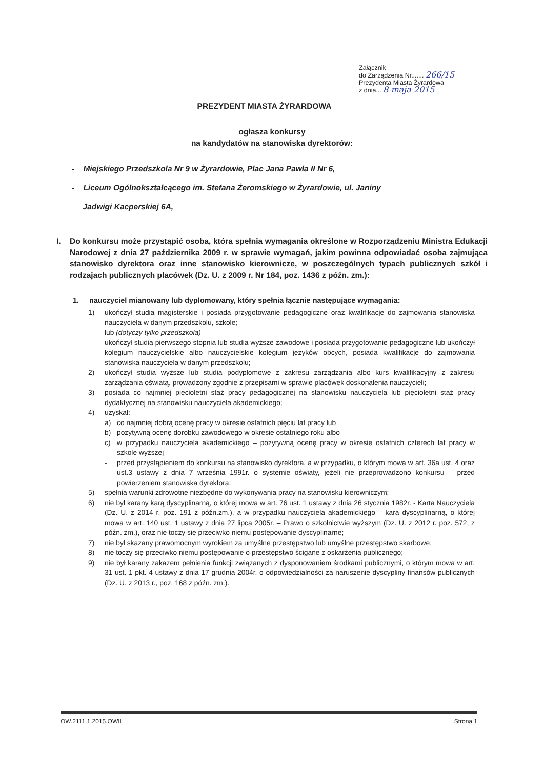Załącznik
do Zarządzenia Nr....... 266/15
Prezydenta Miasta Żyrardowa
z dnia....8 maja 2015
PREZYDENT MIASTA ŻYRARDOWA
ogłasza konkursy
na kandydatów na stanowiska dyrektorów:
- Miejskiego Przedszkola Nr 9 w Żyrardowie, Plac Jana Pawła II Nr 6,
- Liceum Ogólnokształcącego im. Stefana Żeromskiego w Żyrardowie, ul. Janiny
Jadwigi Kacperskiej 6A,
I. Do konkursu może przystąpić osoba, która spełnia wymagania określone w Rozporządzeniu Ministra Edukacji Narodowej z dnia 27 października 2009 r. w sprawie wymagań, jakim powinna odpowiadać osoba zajmująca stanowisko dyrektora oraz inne stanowisko kierownicze, w poszczególnych typach publicznych szkół i rodzajach publicznych placówek (Dz. U. z 2009 r. Nr 184, poz. 1436 z późn. zm.):
1. nauczyciel mianowany lub dyplomowany, który spełnia łącznie następujące wymagania:
1) ukończył studia magisterskie i posiada przygotowanie pedagogiczne oraz kwalifikacje do zajmowania stanowiska nauczyciela w danym przedszkolu, szkole;
lub (dotyczy tylko przedszkola)
ukończył studia pierwszego stopnia lub studia wyższe zawodowe i posiada przygotowanie pedagogiczne lub ukończył kolegium nauczycielskie albo nauczycielskie kolegium języków obcych, posiada kwalifikacje do zajmowania stanowiska nauczyciela w danym przedszkolu;
2) ukończył studia wyższe lub studia podyplomowe z zakresu zarządzania albo kurs kwalifikacyjny z zakresu zarządzania oświatą, prowadzony zgodnie z przepisami w sprawie placówek doskonalenia nauczycieli;
3) posiada co najmniej pięcioletni staż pracy pedagogicznej na stanowisku nauczyciela lub pięcioletni staż pracy dydaktycznej na stanowisku nauczyciela akademickiego;
4) uzyskał:
a) co najmniej dobrą ocenę pracy w okresie ostatnich pięciu lat pracy lub
b) pozytywną ocenę dorobku zawodowego w okresie ostatniego roku albo
c) w przypadku nauczyciela akademickiego – pozytywną ocenę pracy w okresie ostatnich czterech lat pracy w szkole wyższej
- przed przystąpieniem do konkursu na stanowisko dyrektora, a w przypadku, o którym mowa w art. 36a ust. 4 oraz ust.3 ustawy z dnia 7 września 1991r. o systemie oświaty, jeżeli nie przeprowadzono konkursu – przed powierzeniem stanowiska dyrektora;
5) spełnia warunki zdrowotne niezbędne do wykonywania pracy na stanowisku kierowniczym;
6) nie był karany karą dyscyplinarną, o której mowa w art. 76 ust. 1 ustawy z dnia 26 stycznia 1982r. - Karta Nauczyciela (Dz. U. z 2014 r. poz. 191 z późn.zm.), a w przypadku nauczyciela akademickiego – karą dyscyplinarną, o której mowa w art. 140 ust. 1 ustawy z dnia 27 lipca 2005r. – Prawo o szkolnictwie wyższym (Dz. U. z 2012 r. poz. 572, z późn. zm.), oraz nie toczy się przeciwko niemu postępowanie dyscyplinarne;
7) nie był skazany prawomocnym wyrokiem za umyślne przestępstwo lub umyślne przestępstwo skarbowe;
8) nie toczy się przeciwko niemu postępowanie o przestępstwo ścigane z oskarżenia publicznego;
9) nie był karany zakazem pełnienia funkcji związanych z dysponowaniem środkami publicznymi, o którym mowa w art. 31 ust. 1 pkt. 4 ustawy z dnia 17 grudnia 2004r. o odpowiedzialności za naruszenie dyscypliny finansów publicznych (Dz. U. z 2013 r., poz. 168 z późn. zm.).
OW.2111.1.2015.OWII Strona 1